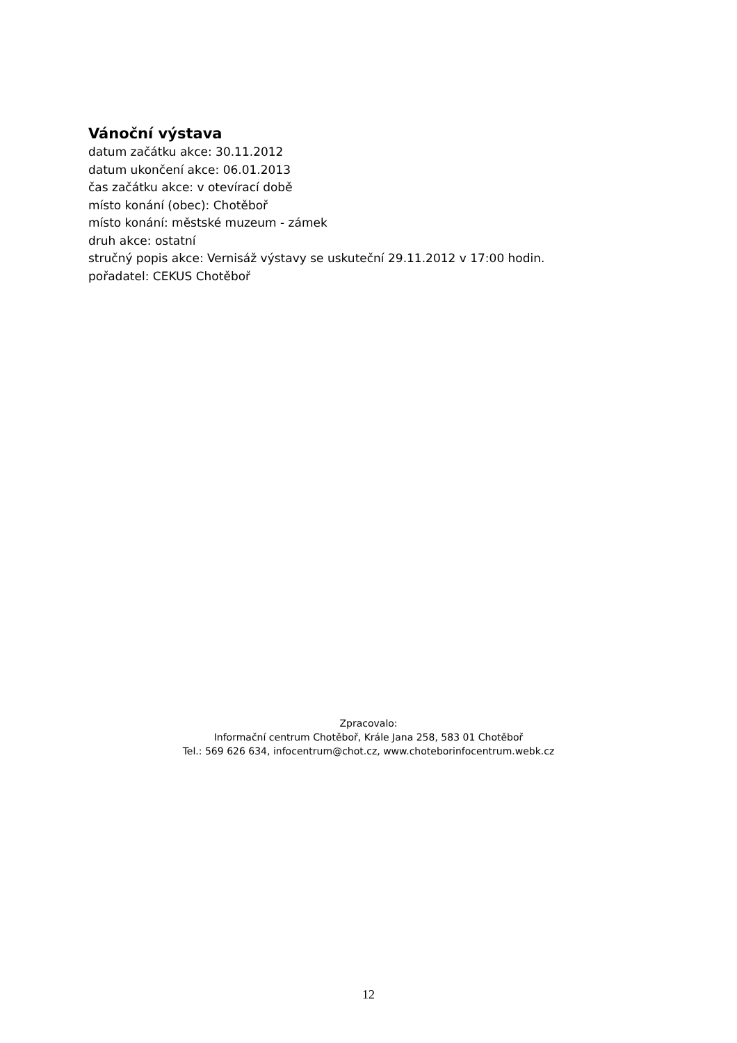Vánoční výstava
datum začátku akce: 30.11.2012
datum ukončení akce: 06.01.2013
čas začátku akce: v otevírací době
místo konání (obec): Chotěboř
místo konání: městské muzeum - zámek
druh akce: ostatní
stručný popis akce: Vernisáž výstavy se uskuteční 29.11.2012 v 17:00 hodin.
pořadatel: CEKUS Chotěboř
Zpracovalo:
Informační centrum Chotěboř, Krále Jana 258, 583 01 Chotěboř
Tel.: 569 626 634, infocentrum@chot.cz, www.choteborinfocentrum.webk.cz
12